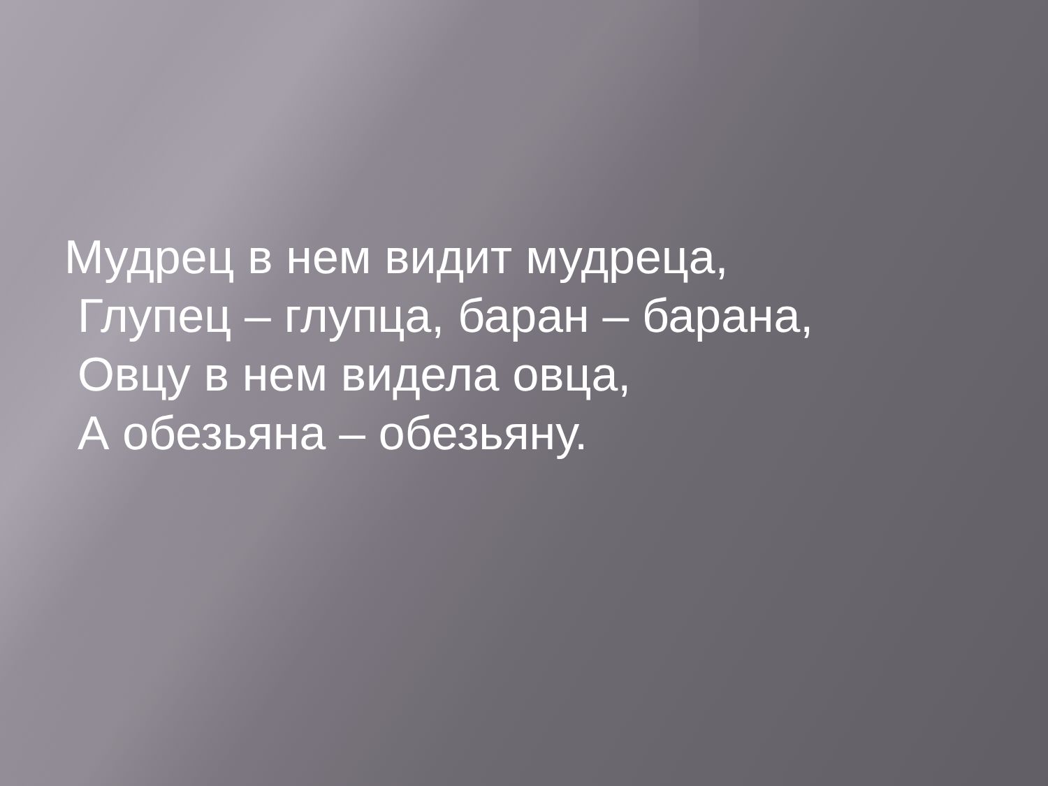Мудрец в нем видит мудреца,
Глупец – глупца, баран – барана,
Овцу в нем видела овца,
А обезьяна – обезьяну.